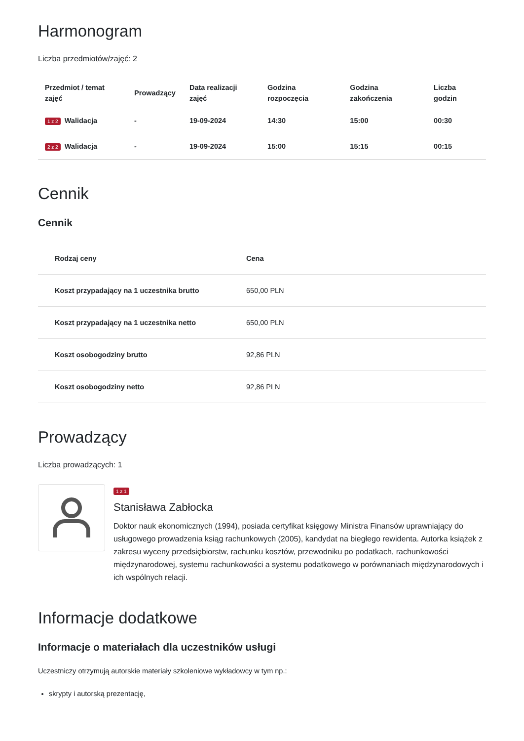Harmonogram
Liczba przedmiotów/zajęć: 2
| Przedmiot / temat zajęć | Prowadzący | Data realizacji zajęć | Godzina rozpoczęcia | Godzina zakończenia | Liczba godzin |
| --- | --- | --- | --- | --- | --- |
| 1 z 2 Walidacja | - | 19-09-2024 | 14:30 | 15:00 | 00:30 |
| 2 z 2 Walidacja | - | 19-09-2024 | 15:00 | 15:15 | 00:15 |
Cennik
Cennik
| Rodzaj ceny | Cena |
| --- | --- |
| Koszt przypadający na 1 uczestnika brutto | 650,00 PLN |
| Koszt przypadający na 1 uczestnika netto | 650,00 PLN |
| Koszt osobogodziny brutto | 92,86 PLN |
| Koszt osobogodziny netto | 92,86 PLN |
Prowadzący
Liczba prowadzących: 1
1 z 1
Stanisława Zabłocka
Doktor nauk ekonomicznych (1994), posiada certyfikat księgowy Ministra Finansów uprawniający do usługowego prowadzenia ksiąg rachunkowych (2005), kandydat na biegłego rewidenta. Autorka książek z zakresu wyceny przedsiębiorstw, rachunku kosztów, przewodniku po podatkach, rachunkowości międzynarodowej, systemu rachunkowości a systemu podatkowego w porównaniach międzynarodowych i ich wspólnych relacji.
Informacje dodatkowe
Informacje o materiałach dla uczestników usługi
Uczestniczy otrzymują autorskie materiały szkoleniowe wykładowcy w tym np.:
skrypty i autorską prezentację,